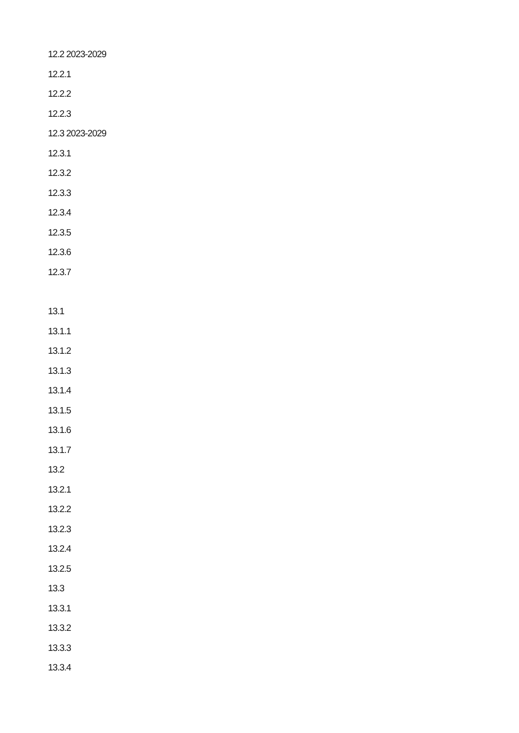12.2 2023-2029
12.2.1
12.2.2
12.2.3
12.3 2023-2029
12.3.1
12.3.2
12.3.3
12.3.4
12.3.5
12.3.6
12.3.7
13.1
13.1.1
13.1.2
13.1.3
13.1.4
13.1.5
13.1.6
13.1.7
13.2
13.2.1
13.2.2
13.2.3
13.2.4
13.2.5
13.3
13.3.1
13.3.2
13.3.3
13.3.4